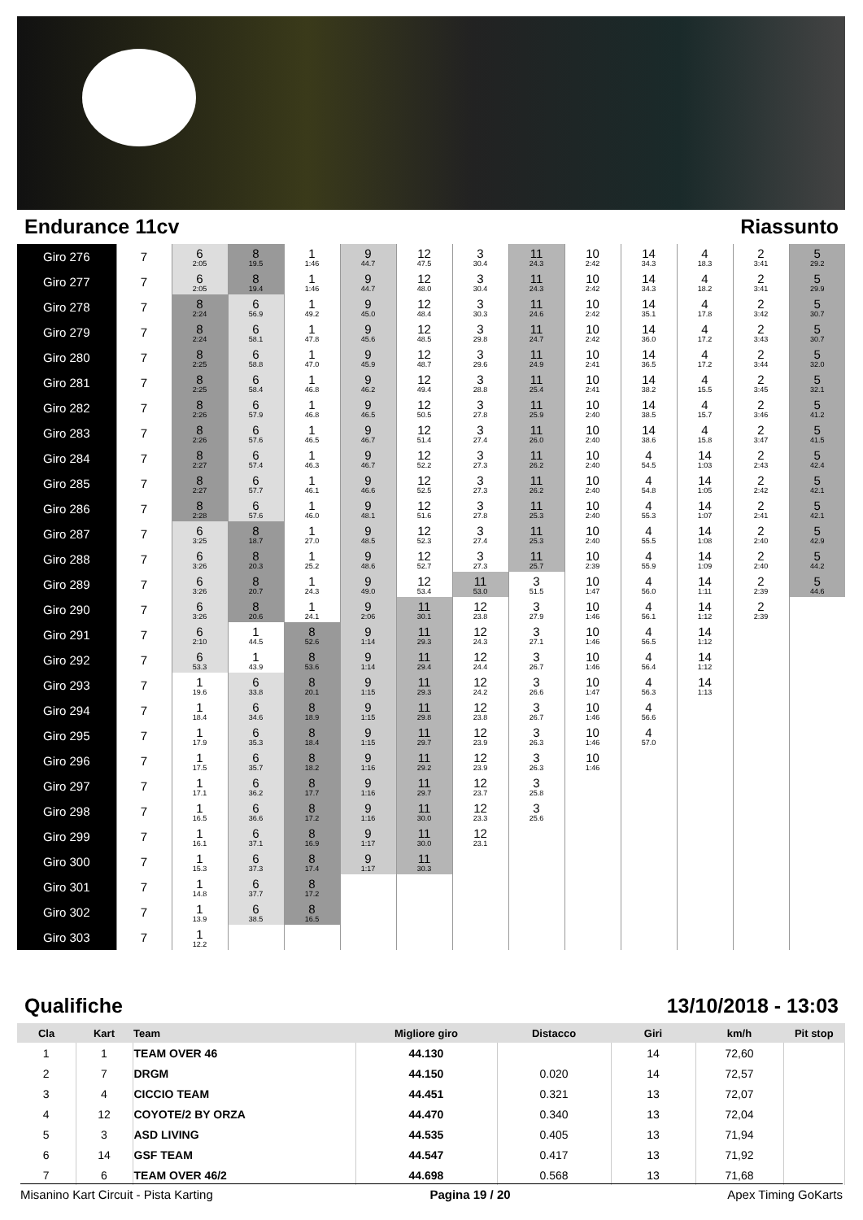Endurance 11cv Riassunto
| Giro 276 | 7 | 6 2:05 | 8 19.5 | 1 1:46 | 9 44.7 | 12 47.5 | 3 30.4 | 11 24.3 | 10 2:42 | 14 34.3 | 4 18.3 | 2 3:41 | 5 29.2 |
| Giro 277 | 7 | 6 2:05 | 8 19.4 | 1 1:46 | 9 44.7 | 12 48.0 | 3 30.4 | 11 24.3 | 10 2:42 | 14 34.3 | 4 18.2 | 2 3:41 | 5 29.9 |
| Giro 278 | 7 | 8 2:24 | 6 56.9 | 1 49.2 | 9 45.0 | 12 48.4 | 3 30.3 | 11 24.6 | 10 2:42 | 14 35.1 | 4 17.8 | 2 3:42 | 5 30.7 |
| Giro 279 | 7 | 8 2:24 | 6 58.1 | 1 47.8 | 9 45.6 | 12 48.5 | 3 29.8 | 11 24.7 | 10 2:42 | 14 36.0 | 4 17.2 | 2 3:43 | 5 30.7 |
| Giro 280 | 7 | 8 2:25 | 6 58.8 | 1 47.0 | 9 45.9 | 12 48.7 | 3 29.6 | 11 24.9 | 10 2:41 | 14 36.5 | 4 17.2 | 2 3:44 | 5 32.0 |
| Giro 281 | 7 | 8 2:25 | 6 58.4 | 1 46.8 | 9 46.2 | 12 49.4 | 3 28.8 | 11 25.4 | 10 2:41 | 14 38.2 | 4 15.5 | 2 3:45 | 5 32.1 |
| Giro 282 | 7 | 8 2:26 | 6 57.9 | 1 46.8 | 9 46.5 | 12 50.5 | 3 27.8 | 11 25.9 | 10 2:40 | 14 38.5 | 4 15.7 | 2 3:46 | 5 41.2 |
| Giro 283 | 7 | 8 2:26 | 6 57.6 | 1 46.5 | 9 46.7 | 12 51.4 | 3 27.4 | 11 26.0 | 10 2:40 | 14 38.6 | 4 15.8 | 2 3:47 | 5 41.5 |
| Giro 284 | 7 | 8 2:27 | 6 57.4 | 1 46.3 | 9 46.7 | 12 52.2 | 3 27.3 | 11 26.2 | 10 2:40 | 4 54.5 | 14 1:03 | 2 2:43 | 5 42.4 |
| Giro 285 | 7 | 8 2:27 | 6 57.7 | 1 46.1 | 9 46.6 | 12 52.5 | 3 27.3 | 11 26.2 | 10 2:40 | 4 54.8 | 14 1:05 | 2 2:42 | 5 42.1 |
| Giro 286 | 7 | 8 2:28 | 6 57.6 | 1 46.0 | 9 48.1 | 12 51.6 | 3 27.8 | 11 25.3 | 10 2:40 | 4 55.3 | 14 1:07 | 2 2:41 | 5 42.1 |
| Giro 287 | 7 | 6 3:25 | 8 18.7 | 1 27.0 | 9 48.5 | 12 52.3 | 3 27.4 | 11 25.3 | 10 2:40 | 4 55.5 | 14 1:08 | 2 2:40 | 5 42.9 |
| Giro 288 | 7 | 6 3:26 | 8 20.3 | 1 25.2 | 9 48.6 | 12 52.7 | 3 27.3 | 11 25.7 | 10 2:39 | 4 55.9 | 14 1:09 | 2 2:40 | 5 44.2 |
| Giro 289 | 7 | 6 3:26 | 8 20.7 | 1 24.3 | 9 49.0 | 12 53.4 | 11 53.0 | 3 51.5 | 10 1:47 | 4 56.0 | 14 1:11 | 2 2:39 | 5 44.6 |
| Giro 290 | 7 | 6 3:26 | 8 20.6 | 1 24.1 | 9 2:06 | 11 30.1 | 12 23.8 | 3 27.9 | 10 1:46 | 4 56.1 | 14 1:12 | 2 2:39 | |
| Giro 291 | 7 | 6 2:10 | 1 44.5 | 8 52.6 | 9 1:14 | 11 29.3 | 12 24.3 | 3 27.1 | 10 1:46 | 4 56.5 | 14 1:12 | | |
| Giro 292 | 7 | 6 53.3 | 1 43.9 | 8 53.6 | 9 1:14 | 11 29.4 | 12 24.4 | 3 26.7 | 10 1:46 | 4 56.4 | 14 1:12 | | |
| Giro 293 | 7 | 1 19.6 | 6 33.8 | 8 20.1 | 9 1:15 | 11 29.3 | 12 24.2 | 3 26.6 | 10 1:47 | 4 56.3 | 14 1:13 | | |
| Giro 294 | 7 | 1 18.4 | 6 34.6 | 8 18.9 | 9 1:15 | 11 29.8 | 12 23.8 | 3 26.7 | 10 1:46 | 4 56.6 | | | |
| Giro 295 | 7 | 1 17.9 | 6 35.3 | 8 18.4 | 9 1:15 | 11 29.7 | 12 23.9 | 3 26.3 | 10 1:46 | 4 57.0 | | | |
| Giro 296 | 7 | 1 17.5 | 6 35.7 | 8 18.2 | 9 1:16 | 11 29.2 | 12 23.9 | 3 26.3 | 10 1:46 | | | | |
| Giro 297 | 7 | 1 17.1 | 6 36.2 | 8 17.7 | 9 1:16 | 11 29.7 | 12 23.7 | 3 25.8 | | | | | |
| Giro 298 | 7 | 1 16.5 | 6 36.6 | 8 17.2 | 9 1:16 | 11 30.0 | 12 23.3 | 3 25.6 | | | | | |
| Giro 299 | 7 | 1 16.1 | 6 37.1 | 8 16.9 | 9 1:17 | 11 30.0 | 12 23.1 | | | | | | |
| Giro 300 | 7 | 1 15.3 | 6 37.3 | 8 17.4 | 9 1:17 | 11 30.3 | | | | | | | |
| Giro 301 | 7 | 1 14.8 | 6 37.7 | 8 17.2 | | | | | | | | | |
| Giro 302 | 7 | 1 13.9 | 6 38.5 | 8 16.5 | | | | | | | | | |
| Giro 303 | 7 | 1 12.2 | | | | | | | | | | | |
Qualifiche 13/10/2018 - 13:03
| Cla | Kart | Team | Migliore giro | Distacco | Giri | km/h | Pit stop |
| --- | --- | --- | --- | --- | --- | --- | --- |
| 1 | 1 | TEAM OVER 46 | 44.130 | | 14 | 72,60 | |
| 2 | 7 | DRGM | 44.150 | 0.020 | 14 | 72,57 | |
| 3 | 4 | CICCIO TEAM | 44.451 | 0.321 | 13 | 72,07 | |
| 4 | 12 | COYOTE/2 BY ORZA | 44.470 | 0.340 | 13 | 72,04 | |
| 5 | 3 | ASD LIVING | 44.535 | 0.405 | 13 | 71,94 | |
| 6 | 14 | GSF TEAM | 44.547 | 0.417 | 13 | 71,92 | |
| 7 | 6 | TEAM OVER 46/2 | 44.698 | 0.568 | 13 | 71,68 | |
Misanino Kart Circuit - Pista Karting Pagina 19 / 20 Apex Timing GoKarts